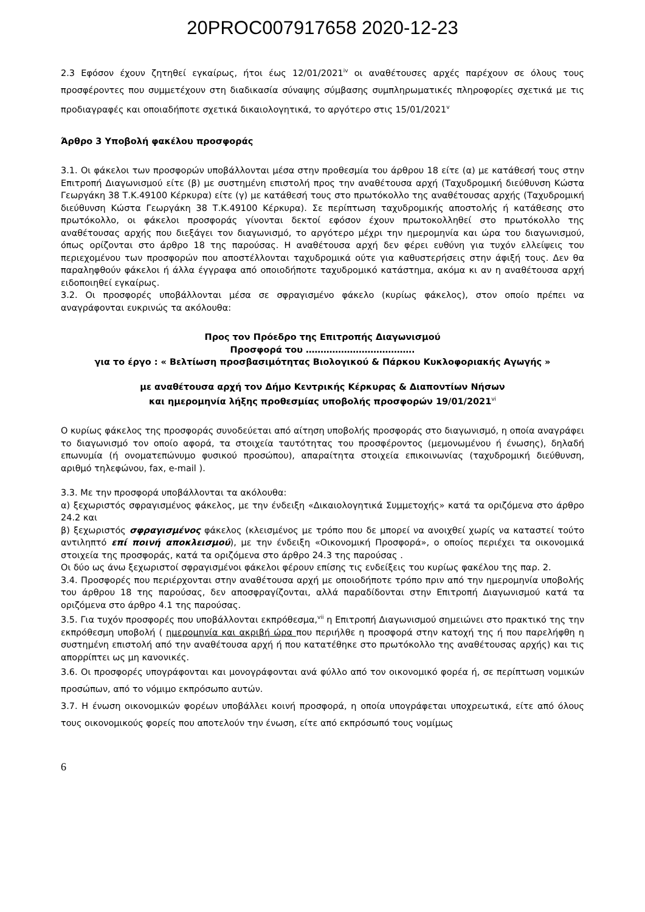20PROC007917658 2020-12-23
2.3 Εφόσον έχουν ζητηθεί εγκαίρως, ήτοι έως 12/01/2021<sup>iv</sup> οι αναθέτουσες αρχές παρέχουν σε όλους τους προσφέροντες που συμμετέχουν στη διαδικασία σύναψης σύμβασης συμπληρωματικές πληροφορίες σχετικά με τις προδιαγραφές και οποιαδήποτε σχετικά δικαιολογητικά, το αργότερο στις 15/01/2021<sup>v</sup>
Άρθρο 3 Υποβολή φακέλου προσφοράς
3.1. Οι φάκελοι των προσφορών υποβάλλονται μέσα στην προθεσμία του άρθρου 18 είτε (α) με κατάθεσή τους στην Επιτροπή Διαγωνισμού είτε (β) με συστημένη επιστολή προς την αναθέτουσα αρχή (Ταχυδρομική διεύθυνση Κώστα Γεωργάκη 38 Τ.Κ.49100 Κέρκυρα) είτε (γ) με κατάθεσή τους στο πρωτόκολλο της αναθέτουσας αρχής (Ταχυδρομική διεύθυνση Κώστα Γεωργάκη 38 Τ.Κ.49100 Κέρκυρα). Σε περίπτωση ταχυδρομικής αποστολής ή κατάθεσης στο πρωτόκολλο, οι φάκελοι προσφοράς γίνονται δεκτοί εφόσον έχουν πρωτοκολληθεί στο πρωτόκολλο της αναθέτουσας αρχής που διεξάγει τον διαγωνισμό, το αργότερο μέχρι την ημερομηνία και ώρα του διαγωνισμού, όπως ορίζονται στο άρθρο 18 της παρούσας. Η αναθέτουσα αρχή δεν φέρει ευθύνη για τυχόν ελλείψεις του περιεχομένου των προσφορών που αποστέλλονται ταχυδρομικά ούτε για καθυστερήσεις στην άφιξή τους. Δεν θα παραληφθούν φάκελοι ή άλλα έγγραφα από οποιοδήποτε ταχυδρομικό κατάστημα, ακόμα κι αν η αναθέτουσα αρχή ειδοποιηθεί εγκαίρως.
3.2. Οι προσφορές υποβάλλονται μέσα σε σφραγισμένο φάκελο (κυρίως φάκελος), στον οποίο πρέπει να αναγράφονται ευκρινώς τα ακόλουθα:
Προς τον Πρόεδρο της Επιτροπής Διαγωνισμού
Προσφορά του ……………………………….
για το έργο : « Βελτίωση προσβασιμότητας Βιολογικού & Πάρκου Κυκλοφοριακής Αγωγής »
με αναθέτουσα αρχή τον Δήμο Κεντρικής Κέρκυρας & Διαποντίων Νήσων
και ημερομηνία λήξης προθεσμίας υποβολής προσφορών 19/01/2021<sup>vi</sup>
Ο κυρίως φάκελος της προσφοράς συνοδεύεται από αίτηση υποβολής προσφοράς στο διαγωνισμό, η οποία αναγράφει το διαγωνισμό τον οποίο αφορά, τα στοιχεία ταυτότητας του προσφέροντος (μεμονωμένου ή ένωσης), δηλαδή επωνυμία (ή ονοματεπώνυμο φυσικού προσώπου), απαραίτητα στοιχεία επικοινωνίας (ταχυδρομική διεύθυνση, αριθμό τηλεφώνου, fax, e-mail ).
3.3. Με την προσφορά υποβάλλονται τα ακόλουθα:
α) ξεχωριστός σφραγισμένος φάκελος, με την ένδειξη «Δικαιολογητικά Συμμετοχής» κατά τα οριζόμενα στο άρθρο 24.2 και
β) ξεχωριστός σφραγισμένος φάκελος (κλεισμένος με τρόπο που δε μπορεί να ανοιχθεί χωρίς να καταστεί τούτο αντιληπτό επί ποινή αποκλεισμού), με την ένδειξη «Οικονομική Προσφορά», ο οποίος περιέχει τα οικονομικά στοιχεία της προσφοράς, κατά τα οριζόμενα στο άρθρο 24.3 της παρούσας .
Οι δύο ως άνω ξεχωριστοί σφραγισμένοι φάκελοι φέρουν επίσης τις ενδείξεις του κυρίως φακέλου της παρ. 2.
3.4. Προσφορές που περιέρχονται στην αναθέτουσα αρχή με οποιοδήποτε τρόπο πριν από την ημερομηνία υποβολής του άρθρου 18 της παρούσας, δεν αποσφραγίζονται, αλλά παραδίδονται στην Επιτροπή Διαγωνισμού κατά τα οριζόμενα στο άρθρο 4.1 της παρούσας.
3.5. Για τυχόν προσφορές που υποβάλλονται εκπρόθεσμα,<sup>vii</sup> η Επιτροπή Διαγωνισμού σημειώνει στο πρακτικό της την εκπρόθεσμη υποβολή ( ημερομηνία και ακριβή ώρα που περιήλθε η προσφορά στην κατοχή της ή που παρελήφθη η συστημένη επιστολή από την αναθέτουσα αρχή ή που κατατέθηκε στο πρωτόκολλο της αναθέτουσας αρχής) και τις απορρίπτει ως μη κανονικές.
3.6. Οι προσφορές υπογράφονται και μονογράφονται ανά φύλλο από τον οικονομικό φορέα ή, σε περίπτωση νομικών προσώπων, από το νόμιμο εκπρόσωπο αυτών.
3.7. Η ένωση οικονομικών φορέων υποβάλλει κοινή προσφορά, η οποία υπογράφεται υποχρεωτικά, είτε από όλους τους οικονομικούς φορείς που αποτελούν την ένωση, είτε από εκπρόσωπό τους νομίμως
6